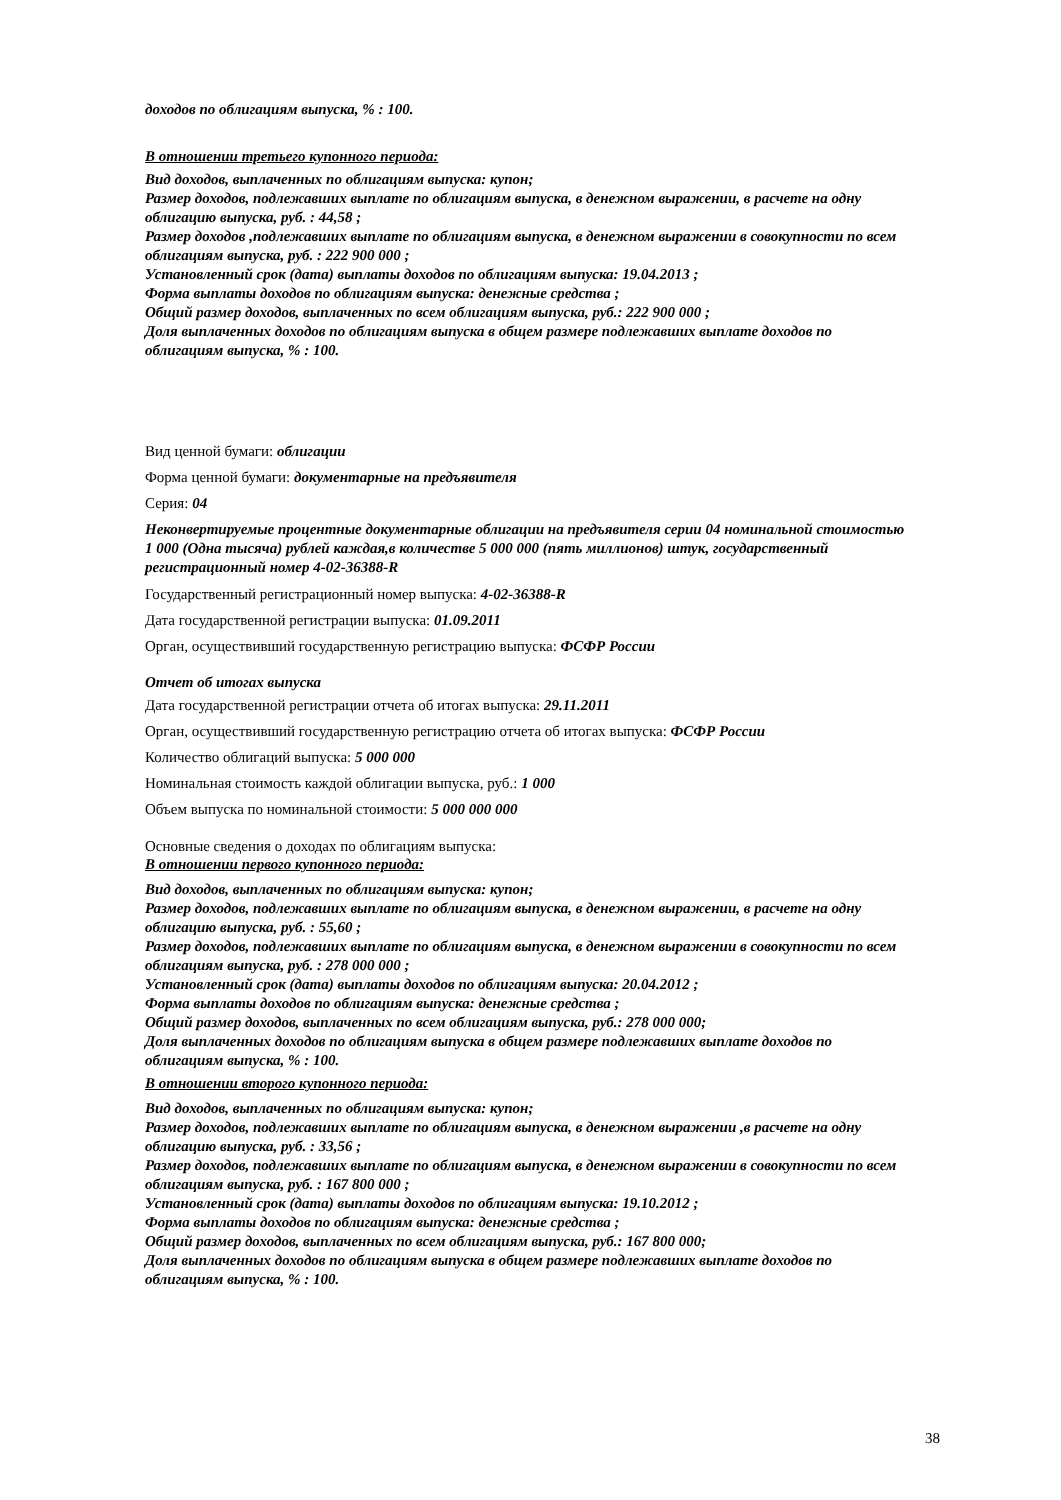доходов по облигациям выпуска, % : 100.
В отношении третьего купонного периода:
Вид доходов, выплаченных по облигациям выпуска: купон;
Размер доходов, подлежавших выплате по облигациям выпуска, в денежном выражении, в расчете на одну облигацию выпуска, руб. : 44,58 ;
Размер доходов ,подлежавших выплате по облигациям выпуска, в денежном выражении в совокупности по всем облигациям выпуска, руб. : 222 900 000 ;
Установленный срок (дата) выплаты доходов по облигациям выпуска: 19.04.2013 ;
Форма выплаты доходов по облигациям выпуска: денежные средства ;
Общий размер доходов, выплаченных по всем облигациям выпуска, руб.: 222 900 000 ;
Доля выплаченных доходов по облигациям выпуска в общем размере подлежавших выплате доходов по облигациям выпуска, % : 100.
Вид ценной бумаги: облигации
Форма ценной бумаги: документарные на предъявителя
Серия: 04
Неконвертируемые процентные документарные облигации на предъявителя серии 04 номинальной стоимостью 1 000 (Одна тысяча) рублей каждая,в количестве 5 000 000 (пять миллионов) штук, государственный регистрационный номер 4-02-36388-R
Государственный регистрационный номер выпуска: 4-02-36388-R
Дата государственной регистрации выпуска: 01.09.2011
Орган, осуществивший государственную регистрацию выпуска: ФСФР России
Отчет об итогах выпуска
Дата государственной регистрации отчета об итогах выпуска: 29.11.2011
Орган, осуществивший государственную регистрацию отчета об итогах выпуска: ФСФР России
Количество облигаций выпуска: 5 000 000
Номинальная стоимость каждой облигации выпуска, руб.: 1 000
Объем выпуска по номинальной стоимости: 5 000 000 000
Основные сведения о доходах по облигациям выпуска:
В отношении первого купонного периода:
Вид доходов, выплаченных по облигациям выпуска: купон;
Размер доходов, подлежавших выплате по облигациям выпуска, в денежном выражении, в расчете на одну облигацию выпуска, руб. : 55,60 ;
Размер доходов, подлежавших выплате по облигациям выпуска, в денежном выражении в совокупности по всем облигациям выпуска, руб. : 278 000 000 ;
Установленный срок (дата) выплаты доходов по облигациям выпуска: 20.04.2012 ;
Форма выплаты доходов по облигациям выпуска: денежные средства ;
Общий размер доходов, выплаченных по всем облигациям выпуска, руб.: 278 000 000;
Доля выплаченных доходов по облигациям выпуска в общем размере подлежавших выплате доходов по облигациям выпуска, % : 100.
В отношении второго купонного периода:
Вид доходов, выплаченных по облигациям выпуска: купон;
Размер доходов, подлежавших выплате по облигациям выпуска, в денежном выражении ,в расчете на одну облигацию выпуска, руб. : 33,56 ;
Размер доходов, подлежавших выплате по облигациям выпуска, в денежном выражении в совокупности по всем облигациям выпуска, руб. : 167 800 000 ;
Установленный срок (дата) выплаты доходов по облигациям выпуска: 19.10.2012 ;
Форма выплаты доходов по облигациям выпуска: денежные средства ;
Общий размер доходов, выплаченных по всем облигациям выпуска, руб.: 167 800 000;
Доля выплаченных доходов по облигациям выпуска в общем размере подлежавших выплате доходов по облигациям выпуска, % : 100.
38